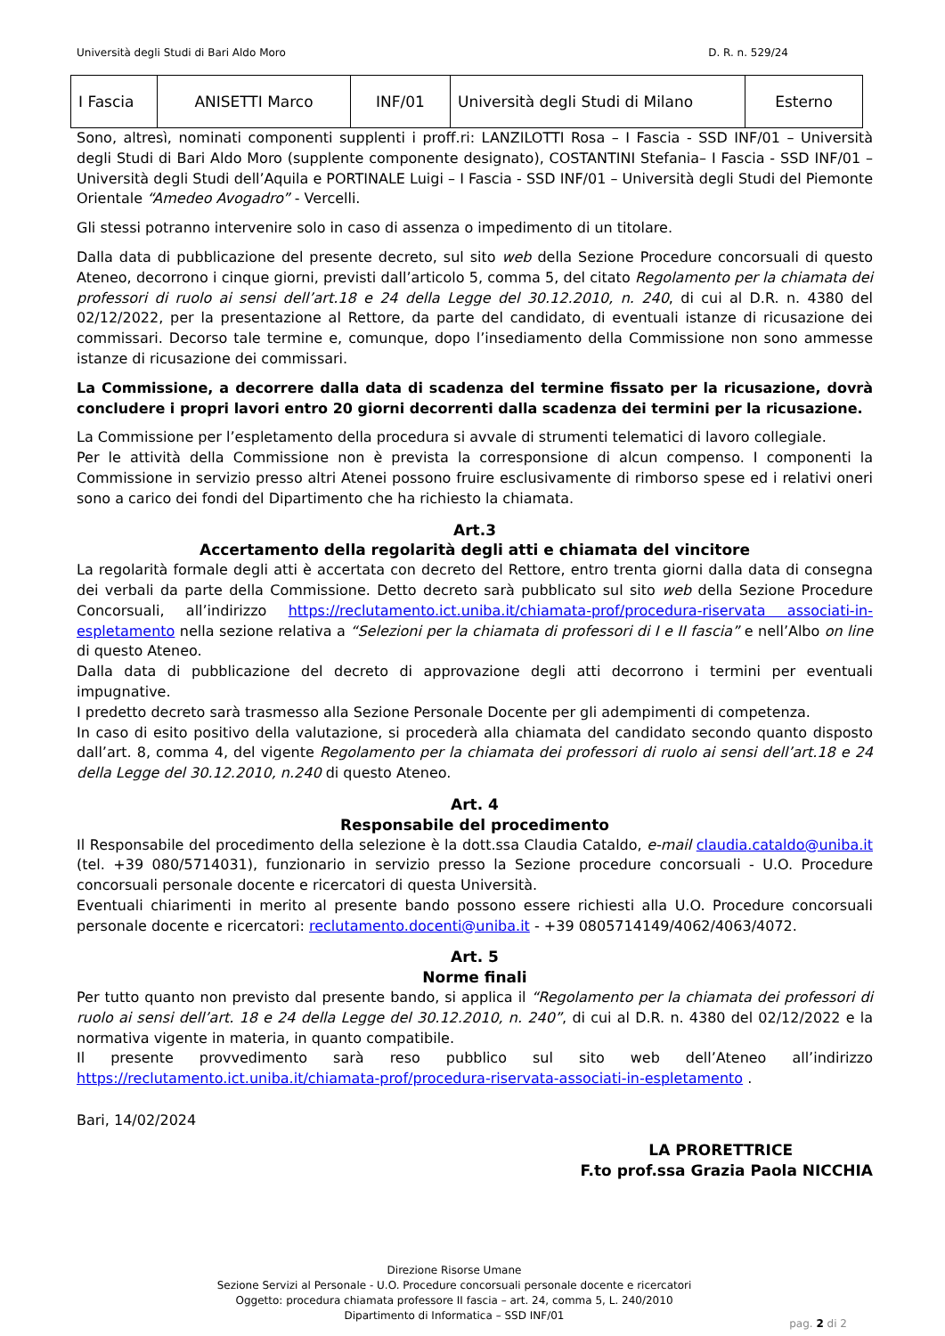Università degli Studi di Bari Aldo Moro D. R. n. 529/24
| I Fascia | ANISETTI Marco | INF/01 | Università degli Studi di Milano | Esterno |
Sono, altresì, nominati componenti supplenti i proff.ri: LANZILOTTI Rosa – I Fascia - SSD INF/01 – Università degli Studi di Bari Aldo Moro (supplente componente designato), COSTANTINI Stefania– I Fascia - SSD INF/01 – Università degli Studi dell’Aquila e PORTINALE Luigi – I Fascia - SSD INF/01 – Università degli Studi del Piemonte Orientale “Amedeo Avogadro” - Vercelli.
Gli stessi potranno intervenire solo in caso di assenza o impedimento di un titolare.
Dalla data di pubblicazione del presente decreto, sul sito web della Sezione Procedure concorsuali di questo Ateneo, decorrono i cinque giorni, previsti dall’articolo 5, comma 5, del citato Regolamento per la chiamata dei professori di ruolo ai sensi dell’art.18 e 24 della Legge del 30.12.2010, n. 240, di cui al D.R. n. 4380 del 02/12/2022, per la presentazione al Rettore, da parte del candidato, di eventuali istanze di ricusazione dei commissari. Decorso tale termine e, comunque, dopo l’insediamento della Commissione non sono ammesse istanze di ricusazione dei commissari.
La Commissione, a decorrere dalla data di scadenza del termine fissato per la ricusazione, dovrà concludere i propri lavori entro 20 giorni decorrenti dalla scadenza dei termini per la ricusazione.
La Commissione per l’espletamento della procedura si avvale di strumenti telematici di lavoro collegiale.
Per le attività della Commissione non è prevista la corresponsione di alcun compenso. I componenti la Commissione in servizio presso altri Atenei possono fruire esclusivamente di rimborso spese ed i relativi oneri sono a carico dei fondi del Dipartimento che ha richiesto la chiamata.
Art.3
Accertamento della regolarità degli atti e chiamata del vincitore
La regolarità formale degli atti è accertata con decreto del Rettore, entro trenta giorni dalla data di consegna dei verbali da parte della Commissione. Detto decreto sarà pubblicato sul sito web della Sezione Procedure Concorsuali, all’indirizzo https://reclutamento.ict.uniba.it/chiamata-prof/procedura-riservata associati-in-espletamento nella sezione relativa a “Selezioni per la chiamata di professori di I e II fascia” e nell’Albo on line di questo Ateneo.
Dalla data di pubblicazione del decreto di approvazione degli atti decorrono i termini per eventuali impugnative.
I predetto decreto sarà trasmesso alla Sezione Personale Docente per gli adempimenti di competenza.
In caso di esito positivo della valutazione, si procederà alla chiamata del candidato secondo quanto disposto dall’art. 8, comma 4, del vigente Regolamento per la chiamata dei professori di ruolo ai sensi dell’art.18 e 24 della Legge del 30.12.2010, n.240 di questo Ateneo.
Art. 4
Responsabile del procedimento
Il Responsabile del procedimento della selezione è la dott.ssa Claudia Cataldo, e-mail claudia.cataldo@uniba.it (tel. +39 080/5714031), funzionario in servizio presso la Sezione procedure concorsuali - U.O. Procedure concorsuali personale docente e ricercatori di questa Università.
Eventuali chiarimenti in merito al presente bando possono essere richiesti alla U.O. Procedure concorsuali personale docente e ricercatori: reclutamento.docenti@uniba.it - +39 0805714149/4062/4063/4072.
Art. 5
Norme finali
Per tutto quanto non previsto dal presente bando, si applica il “Regolamento per la chiamata dei professori di ruolo ai sensi dell’art. 18 e 24 della Legge del 30.12.2010, n. 240”, di cui al D.R. n. 4380 del 02/12/2022 e la normativa vigente in materia, in quanto compatibile.
Il presente provvedimento sarà reso pubblico sul sito web dell’Ateneo all’indirizzo https://reclutamento.ict.uniba.it/chiamata-prof/procedura-riservata-associati-in-espletamento .
Bari, 14/02/2024
LA PRORETTRICE
F.to prof.ssa Grazia Paola NICCHIA
Direzione Risorse Umane
Sezione Servizi al Personale - U.O. Procedure concorsuali personale docente e ricercatori
Oggetto: procedura chiamata professore II fascia – art. 24, comma 5, L. 240/2010
Dipartimento di Informatica – SSD INF/01
pag. 2 di 2